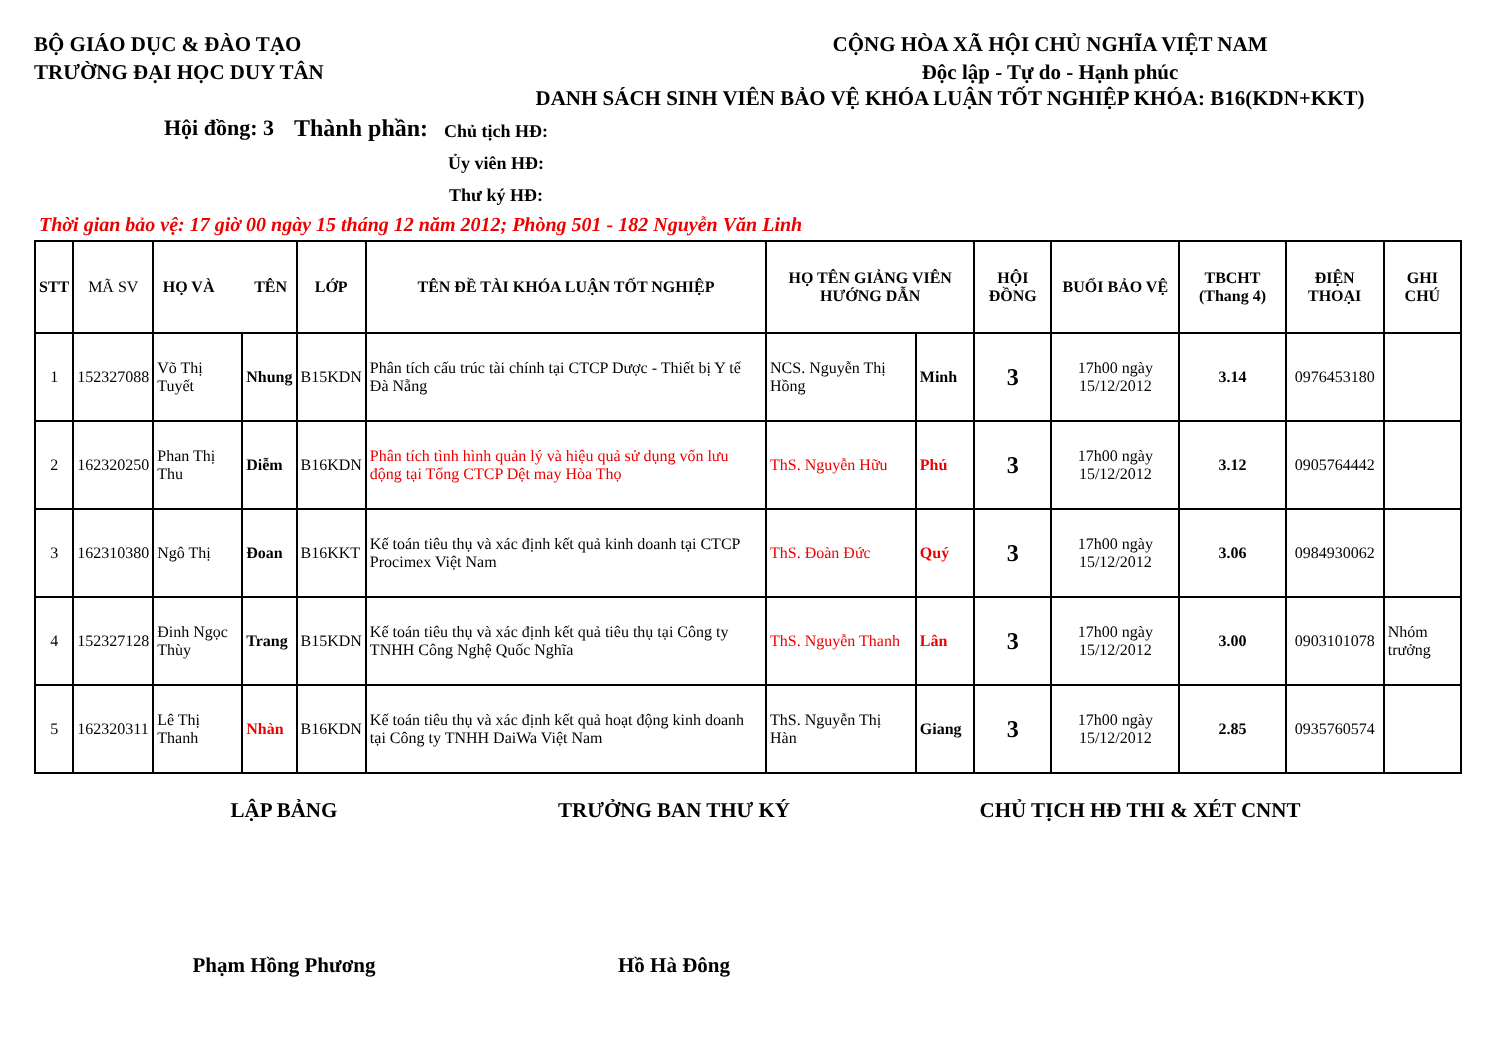BỘ GIÁO DỤC & ĐÀO TẠO
TRƯỜNG ĐẠI HỌC DUY TÂN
CỘNG HÒA XÃ HỘI CHỦ NGHĨA VIỆT NAM
Độc lập - Tự do - Hạnh phúc
DANH SÁCH SINH VIÊN BẢO VỆ KHÓA LUẬN TỐT NGHIỆP KHÓA: B16(KDN+KKT)
Hội đồng: 3
Thành phần:
Chủ tịch HĐ:
Ủy viên HĐ:
Thư ký HĐ:
Thời gian bảo vệ: 17 giờ 00 ngày 15 tháng 12 năm 2012; Phòng 501 - 182 Nguyễn Văn Linh
| STT | MÃ SV | HỌ VÀ TÊN | | LỚP | TÊN ĐỀ TÀI KHÓA LUẬN TỐT NGHIỆP | HỌ TÊN GIẢNG VIÊN HƯỚNG DẪN | | HỘI ĐỒNG | BUỔI BẢO VỆ | TBCHT (Thang 4) | ĐIỆN THOẠI | GHI CHÚ |
| --- | --- | --- | --- | --- | --- | --- | --- | --- | --- | --- | --- | --- |
| 1 | 152327088 | Võ Thị Tuyết | Nhung | B15KDN | Phân tích cấu trúc tài chính tại CTCP Dược - Thiết bị Y tế Đà Nẵng | NCS. Nguyễn Thị Hồng | Minh | 3 | 17h00 ngày 15/12/2012 | 3.14 | 0976453180 | |
| 2 | 162320250 | Phan Thị Thu | Diễm | B16KDN | Phân tích tình hình quản lý và hiệu quả sử dụng vốn lưu động tại Tổng CTCP Dệt may Hòa Thọ | ThS. Nguyễn Hữu | Phú | 3 | 17h00 ngày 15/12/2012 | 3.12 | 0905764442 | |
| 3 | 162310380 | Ngô Thị | Đoan | B16KKT | Kế toán tiêu thụ và xác định kết quả kinh doanh tại CTCP Procimex Việt Nam | ThS. Đoàn Đức | Quý | 3 | 17h00 ngày 15/12/2012 | 3.06 | 0984930062 | |
| 4 | 152327128 | Đinh Ngọc Thùy | Trang | B15KDN | Kế toán tiêu thụ và xác định kết quả tiêu thụ tại Công ty TNHH Công Nghệ Quốc Nghĩa | ThS. Nguyễn Thanh | Lân | 3 | 17h00 ngày 15/12/2012 | 3.00 | 0903101078 | Nhóm trưởng |
| 5 | 162320311 | Lê Thị Thanh | Nhàn | B16KDN | Kế toán tiêu thụ và xác định kết quả hoạt động kinh doanh tại Công ty TNHH DaiWa Việt Nam | ThS. Nguyễn Thị Hàn | Giang | 3 | 17h00 ngày 15/12/2012 | 2.85 | 0935760574 | |
LẬP BẢNG TRƯỞNG BAN THƯ KÝ CHỦ TỊCH HĐ THI & XÉT CNNT
Phạm Hồng Phương Hồ Hà Đông